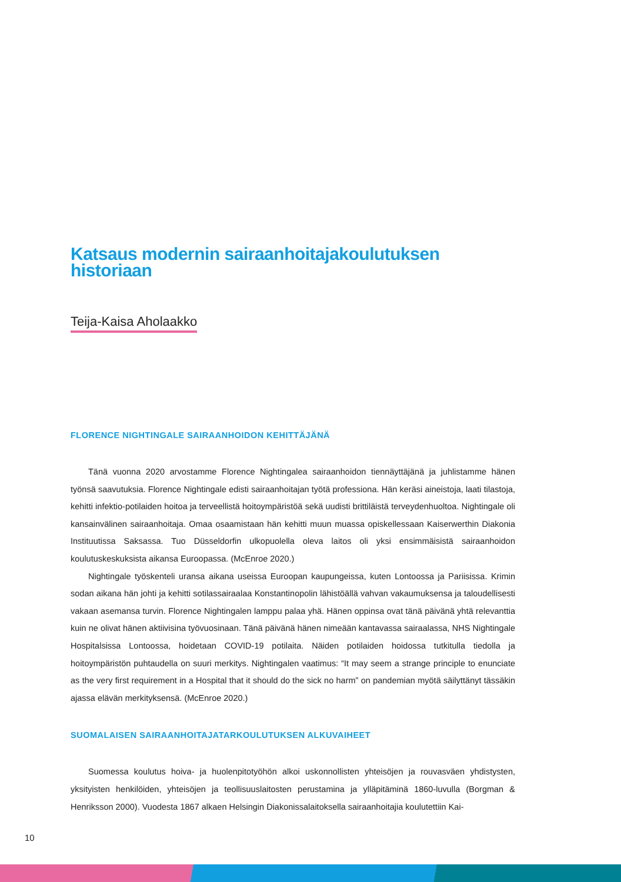Katsaus modernin sairaanhoitajakoulutuksen historiaan
Teija-Kaisa Aholaakko
FLORENCE NIGHTINGALE SAIRAANHOIDON KEHITTÄJÄNÄ
Tänä vuonna 2020 arvostamme Florence Nightingalea sairaanhoidon tiennäyttäjänä ja juhlistamme hänen työnsä saavutuksia. Florence Nightingale edisti sairaanhoitajan työtä professiona. Hän keräsi aineistoja, laati tilastoja, kehitti infektio-potilaiden hoitoa ja terveellistä hoitoympäristöä sekä uudisti brittiläistä terveydenhuoltoa. Nightingale oli kansainvälinen sairaanhoitaja. Omaa osaamistaan hän kehitti muun muassa opiskellessaan Kaiserwerthin Diakonia Instituutissa Saksassa. Tuo Düsseldorfin ulkopuolella oleva laitos oli yksi ensimmäisistä sairaanhoidon koulutuskeskuksista aikansa Euroopassa. (McEnroe 2020.)
Nightingale työskenteli uransa aikana useissa Euroopan kaupungeissa, kuten Lontoossa ja Pariisissa. Krimin sodan aikana hän johti ja kehitti sotilassairaalaa Konstantinopolin lähistöällä vahvan vakaumuksensa ja taloudellisesti vakaan asemansa turvin. Florence Nightingalen lamppu palaa yhä. Hänen oppinsa ovat tänä päivänä yhtä relevanttia kuin ne olivat hänen aktiivisina työvuosinaan. Tänä päivänä hänen nimeään kantavassa sairaalassa, NHS Nightingale Hospitalsissa Lontoossa, hoidetaan COVID-19 potilaita. Näiden potilaiden hoidossa tutkitulla tiedolla ja hoitoympäristön puhtaudella on suuri merkitys. Nightingalen vaatimus: “It may seem a strange principle to enunciate as the very first requirement in a Hospital that it should do the sick no harm” on pandemian myötä säilyttänyt tässäkin ajassa elävän merkityksensä. (McEnroe 2020.)
SUOMALAISEN SAIRAANHOITAJATARKOULUTUKSEN ALKUVAIHEET
Suomessa koulutus hoiva- ja huolenpitotyöhön alkoi uskonnollisten yhteisöjen ja rouvasväen yhdistysten, yksityisten henkilöiden, yhteisöjen ja teollisuuslaitosten perustamina ja ylläpitäminä 1860-luvulla (Borgman & Henriksson 2000). Vuodesta 1867 alkaen Helsingin Diakonissalaitoksella sairaanhoitajia koulutettiin Kai-
10